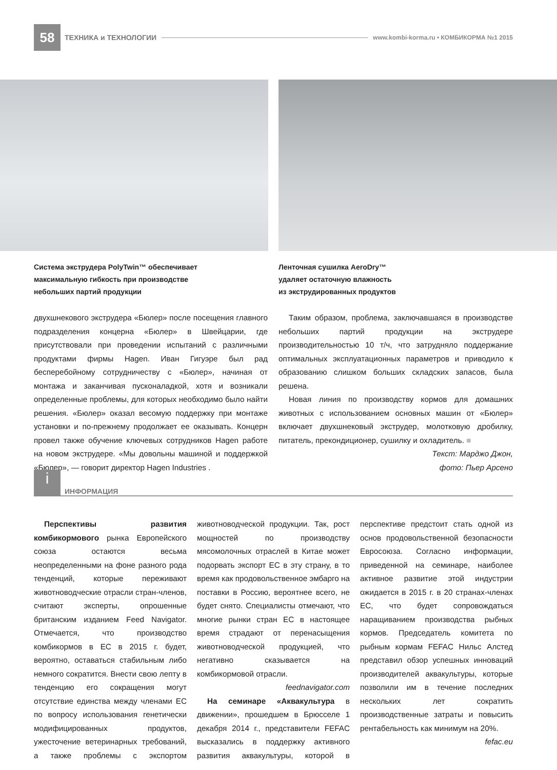58
ТЕХНИКА и ТЕХНОЛОГИИ
www.kombi-korma.ru • КОМБИКОРМА №1 2015
Система экструдера PolyTwin™ обеспечивает
максимальную гибкость при производстве
небольших партий продукции
Ленточная сушилка AeroDry™
удаляет остаточную влажность
из экструдированных продуктов
двухшнекового экструдера «Бюлер» после посещения главного подразделения концерна «Бюлер» в Швейцарии, где присутствовали при проведении испытаний с различными продуктами фирмы Hagen. Иван Гигуэре был рад бесперебойному сотрудничеству с «Бюлер», начиная от монтажа и заканчивая пусконаладкой, хотя и возникали определенные проблемы, для которых необходимо было найти решения. «Бюлер» оказал весомую поддержку при монтаже установки и по-прежнему продолжает ее оказывать. Концерн провел также обучение ключевых сотрудников Hagen работе на новом экструдере. «Мы довольны машиной и поддержкой «Бюлер», — говорит директор Hagen Industries .
Таким образом, проблема, заключавшаяся в производстве небольших партий продукции на экструдере производительностью 10 т/ч, что затрудняло поддержание оптимальных эксплуатационных параметров и приводило к образованию слишком больших складских запасов, была решена.
Новая линия по производству кормов для домашних животных с использованием основных машин от «Бюлер» включает двухшнековый экструдер, молотковую дробилку, питатель, прекондиционер, сушилку и охладитель. ■
Текст: Марджо Джон,
фото: Пьер Арсено
i
ИНФОРМАЦИЯ
Перспективы развития комбикормового рынка Европейского союза остаются весьма неопределенными на фоне разного рода тенденций, которые переживают животноводческие отрасли стран-членов, считают эксперты, опрошенные британским изданием Feed Navigator. Отмечается, что производство комбикормов в ЕС в 2015 г. будет, вероятно, оставаться стабильным либо немного сократится. Внести свою лепту в тенденцию его сокращения могут отсутствие единства между членами ЕС по вопросу использования генетически модифицированных продуктов, ужесточение ветеринарных требований, а также проблемы с экспортом животноводческой продукции. Так, рост мощностей по производству мясомолочных отраслей в Китае может подорвать экспорт ЕС в эту страну, в то время как продовольственное эмбарго на поставки в Россию, вероятнее всего, не будет снято. Специалисты отмечают, что многие рынки стран ЕС в настоящее время страдают от перенасыщения животноводческой продукцией, что негативно сказывается на комбикормовой отрасли.
feednavigator.com
На семинаре «Аквакультура в движении», прошедшем в Брюсселе 1 декабря 2014 г., представители FEFAC высказались в поддержку активного развития аквакультуры, которой в перспективе предстоит стать одной из основ продовольственной безопасности Евросоюза. Согласно информации, приведенной на семинаре, наиболее активное развитие этой индустрии ожидается в 2015 г. в 20 странах-членах ЕС, что будет сопровождаться наращиванием производства рыбных кормов. Председатель комитета по рыбным кормам FEFAC Нильс Алстед представил обзор успешных инноваций производителей аквакультуры, которые позволили им в течение последних нескольких лет сократить производственные затраты и повысить рентабельность как минимум на 20%.
fefac.eu